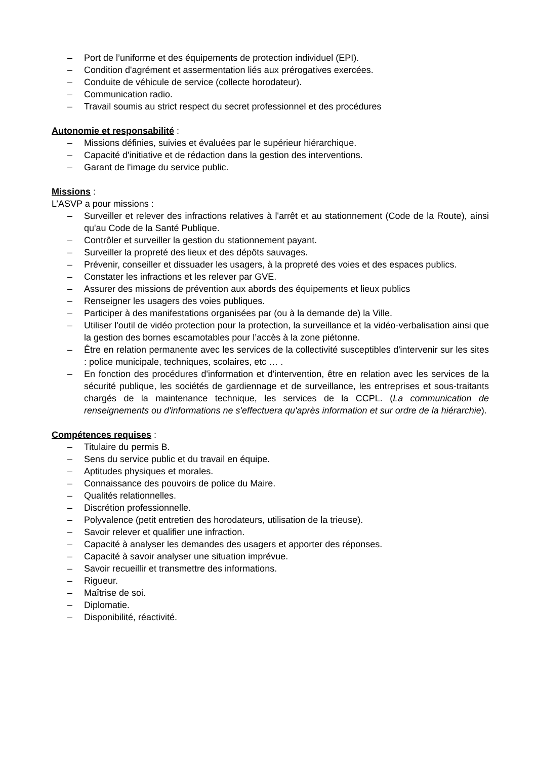– Port de l’uniforme et des équipements de protection individuel (EPI).
– Condition d'agrément et assermentation liés aux prérogatives exercées.
– Conduite de véhicule de service (collecte horodateur).
– Communication radio.
– Travail soumis au strict respect du secret professionnel et des procédures
Autonomie et responsabilité :
– Missions définies, suivies et évaluées par le supérieur hiérarchique.
– Capacité d'initiative et de rédaction dans la gestion des interventions.
– Garant de l'image du service public.
Missions :
L’ASVP a pour missions :
– Surveiller et relever des infractions relatives à l'arrêt et au stationnement (Code de la Route), ainsi qu'au Code de la Santé Publique.
– Contrôler et surveiller la gestion du stationnement payant.
– Surveiller la propreté des lieux et des dépôts sauvages.
– Prévenir, conseiller et dissuader les usagers, à la propreté des voies et des espaces publics.
– Constater les infractions et les relever par GVE.
– Assurer des missions de prévention aux abords des équipements et lieux publics
– Renseigner les usagers des voies publiques.
– Participer à des manifestations organisées par (ou à la demande de) la Ville.
– Utiliser l'outil de vidéo protection pour la protection, la surveillance et la vidéo-verbalisation ainsi que la gestion des bornes escamotables pour l’accès à la zone piétonne.
– Être en relation permanente avec les services de la collectivité susceptibles d'intervenir sur les sites : police municipale, techniques, scolaires, etc … .
– En fonction des procédures d'information et d'intervention, être en relation avec les services de la sécurité publique, les sociétés de gardiennage et de surveillance, les entreprises et sous-traitants chargés de la maintenance technique, les services de la CCPL. (La communication de renseignements ou d'informations ne s'effectuera qu'après information et sur ordre de la hiérarchie).
Compétences requises :
– Titulaire du permis B.
– Sens du service public et du travail en équipe.
– Aptitudes physiques et morales.
– Connaissance des pouvoirs de police du Maire.
– Qualités relationnelles.
– Discrétion professionnelle.
– Polyvalence (petit entretien des horodateurs, utilisation de la trieuse).
– Savoir relever et qualifier une infraction.
– Capacité à analyser les demandes des usagers et apporter des réponses.
– Capacité à savoir analyser une situation imprévue.
– Savoir recueillir et transmettre des informations.
– Rigueur.
– Maîtrise de soi.
– Diplomatie.
– Disponibilité, réactivité.